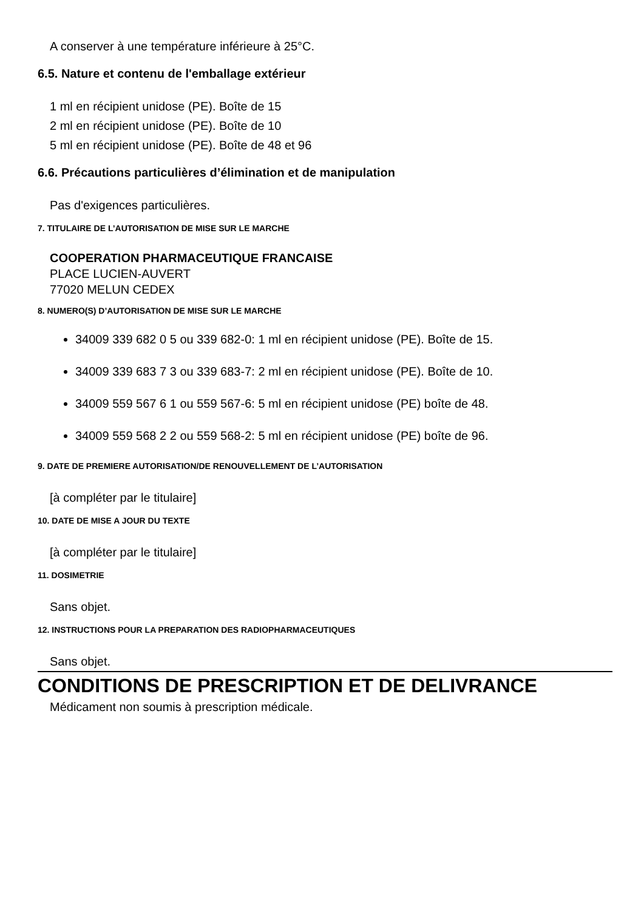A conserver à une température inférieure à 25°C.
6.5. Nature et contenu de l'emballage extérieur
1 ml en récipient unidose (PE). Boîte de 15
2 ml en récipient unidose (PE). Boîte de 10
5 ml en récipient unidose (PE). Boîte de 48 et 96
6.6. Précautions particulières d’élimination et de manipulation
Pas d'exigences particulières.
7. TITULAIRE DE L’AUTORISATION DE MISE SUR LE MARCHE
COOPERATION PHARMACEUTIQUE FRANCAISE
PLACE LUCIEN-AUVERT
77020 MELUN CEDEX
8. NUMERO(S) D’AUTORISATION DE MISE SUR LE MARCHE
34009 339 682 0 5 ou 339 682-0: 1 ml en récipient unidose (PE). Boîte de 15.
34009 339 683 7 3 ou 339 683-7: 2 ml en récipient unidose (PE). Boîte de 10.
34009 559 567 6 1 ou 559 567-6: 5 ml en récipient unidose (PE) boîte de 48.
34009 559 568 2 2 ou 559 568-2: 5 ml en récipient unidose (PE) boîte de 96.
9. DATE DE PREMIERE AUTORISATION/DE RENOUVELLEMENT DE L’AUTORISATION
[à compléter par le titulaire]
10. DATE DE MISE A JOUR DU TEXTE
[à compléter par le titulaire]
11. DOSIMETRIE
Sans objet.
12. INSTRUCTIONS POUR LA PREPARATION DES RADIOPHARMACEUTIQUES
Sans objet.
CONDITIONS DE PRESCRIPTION ET DE DELIVRANCE
Médicament non soumis à prescription médicale.